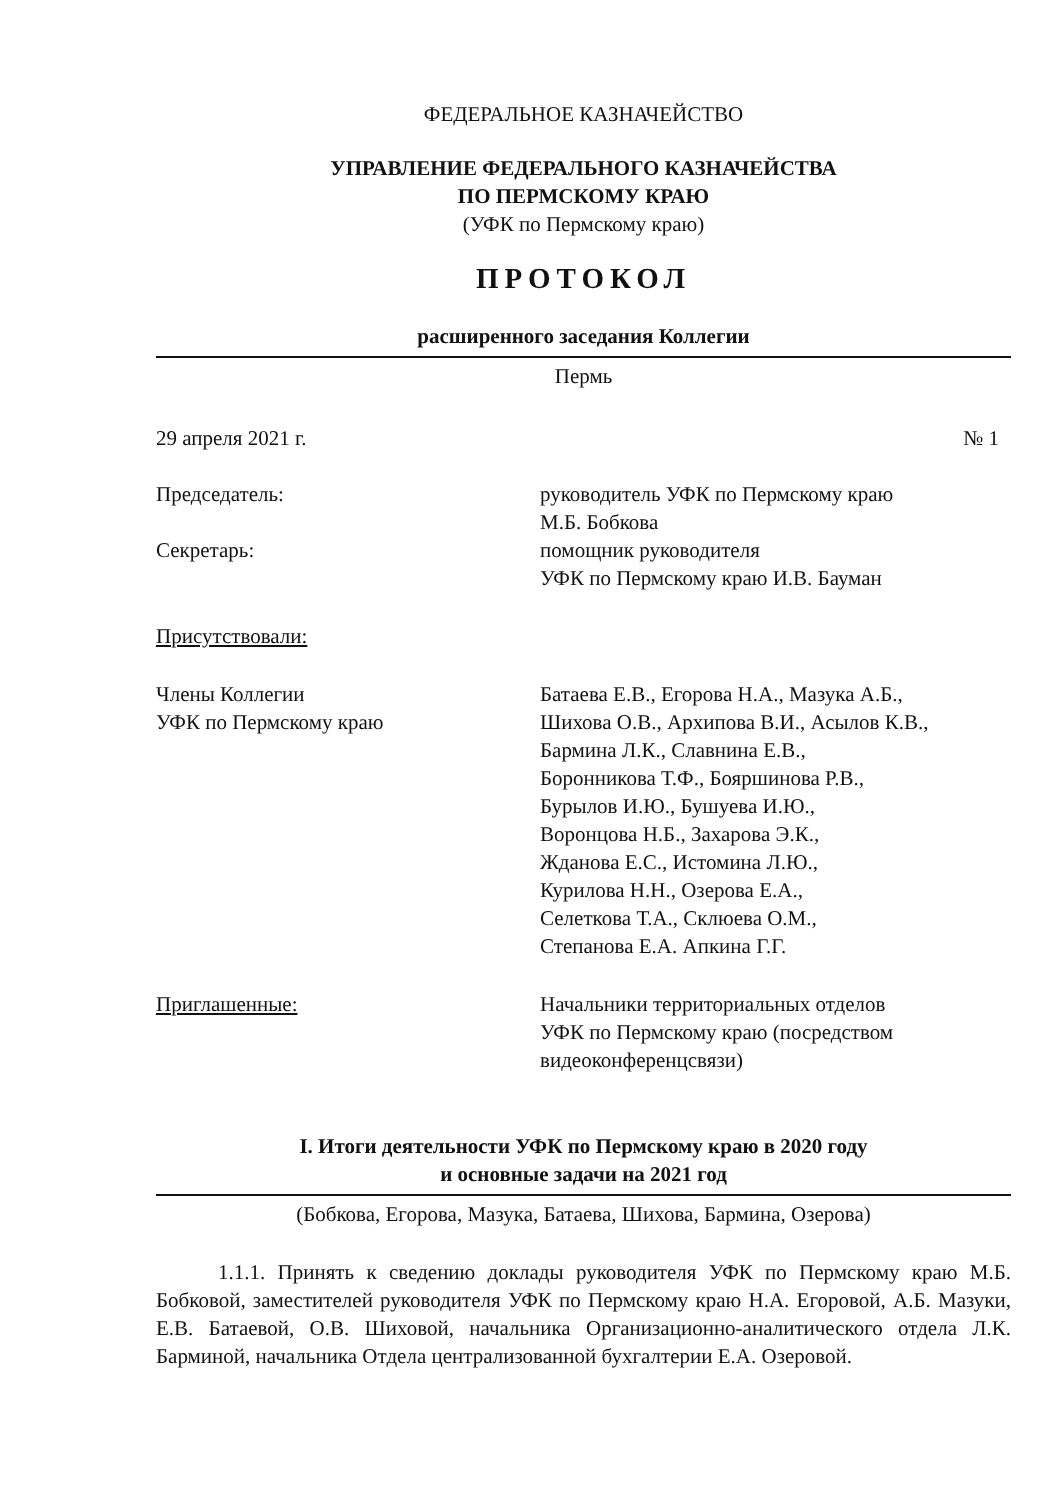ФЕДЕРАЛЬНОЕ КАЗНАЧЕЙСТВО
УПРАВЛЕНИЕ ФЕДЕРАЛЬНОГО КАЗНАЧЕЙСТВА
ПО ПЕРМСКОМУ КРАЮ
(УФК по Пермскому краю)
ПРОТОКОЛ
расширенного заседания Коллегии
Пермь
29 апреля 2021 г. № 1
Председатель: руководитель УФК по Пермскому краю
М.Б. Бобкова
Секретарь: помощник руководителя
УФК по Пермскому краю И.В. Бауман
Присутствовали:
Члены Коллегии
УФК по Пермскому краю
Батаева Е.В., Егорова Н.А., Мазука А.Б.,
Шихова О.В., Архипова В.И., Асылов К.В.,
Бармина Л.К., Славнина Е.В.,
Боронникова Т.Ф., Бояршинова Р.В.,
Бурылов И.Ю., Бушуева И.Ю.,
Воронцова Н.Б., Захарова Э.К.,
Жданова Е.С., Истомина Л.Ю.,
Курилова Н.Н., Озерова Е.А.,
Селеткова Т.А., Склюева О.М.,
Степанова Е.А. Апкина Г.Г.
Приглашенные: Начальники территориальных отделов
УФК по Пермскому краю (посредством
видеоконференцсвязи)
I. Итоги деятельности УФК по Пермскому краю в 2020 году
и основные задачи на 2021 год
(Бобкова, Егорова, Мазука, Батаева, Шихова, Бармина, Озерова)
1.1.1. Принять к сведению доклады руководителя УФК по Пермскому краю М.Б. Бобковой, заместителей руководителя УФК по Пермскому краю Н.А. Егоровой, А.Б. Мазуки, Е.В. Батаевой, О.В. Шиховой, начальника Организационно-аналитического отдела Л.К. Барминой, начальника Отдела централизованной бухгалтерии Е.А. Озеровой.